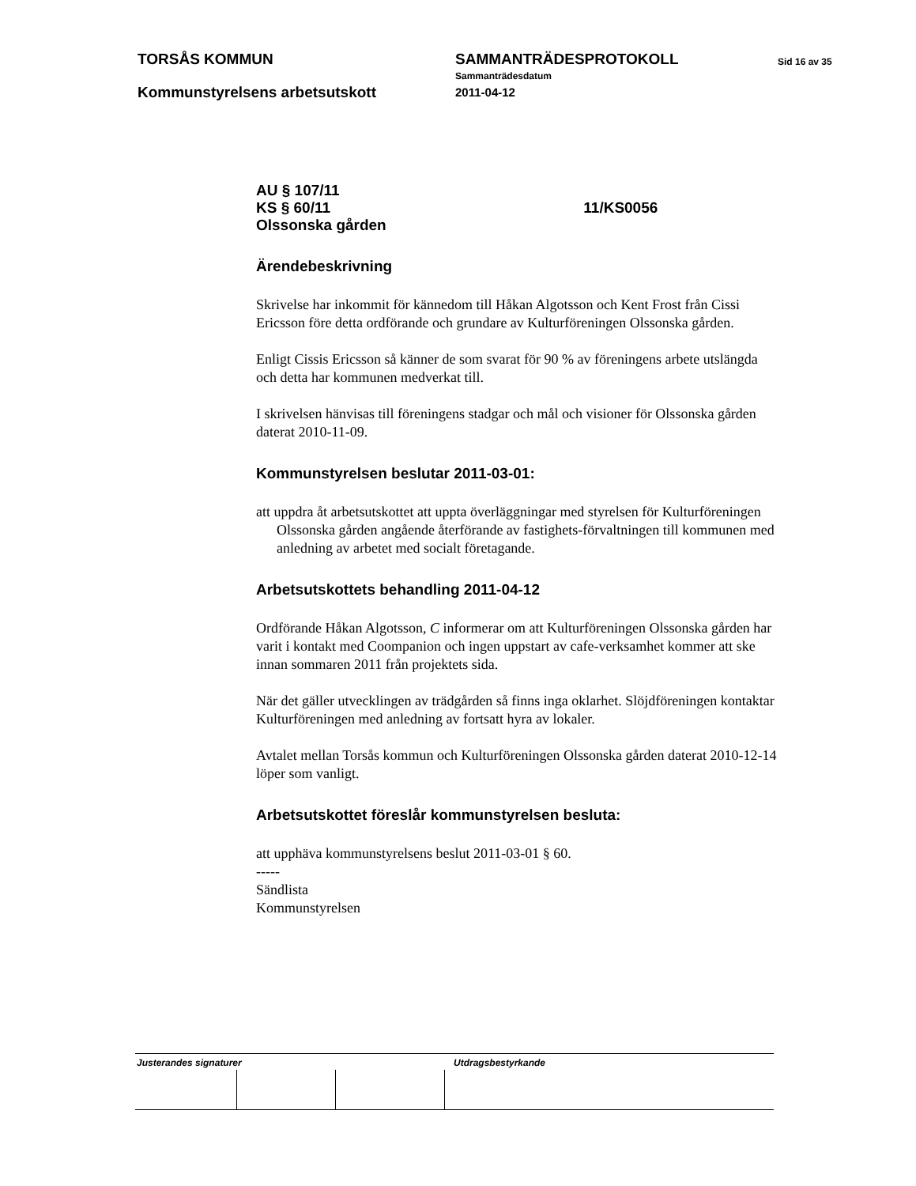TORSÅS KOMMUN SAMMANTRÄDESPROTOKOLL Sid 16 av 35
Sammanträdesdatum
Kommunstyrelsens arbetsutskott 2011-04-12
AU § 107/11
KS § 60/11 11/KS0056
Olssonska gården
Ärendebeskrivning
Skrivelse har inkommit för kännedom till Håkan Algotsson och Kent Frost från Cissi Ericsson före detta ordförande och grundare av Kulturföreningen Olssonska gården.
Enligt Cissis Ericsson så känner de som svarat för 90 % av föreningens arbete utslängda och detta har kommunen medverkat till.
I skrivelsen hänvisas till föreningens stadgar och mål och visioner för Olssonska gården daterat 2010-11-09.
Kommunstyrelsen beslutar 2011-03-01:
att uppdra åt arbetsutskottet att uppta överläggningar med styrelsen för Kulturföreningen Olssonska gården angående återförande av fastighets-förvaltningen till kommunen med anledning av arbetet med socialt företagande.
Arbetsutskottets behandling 2011-04-12
Ordförande Håkan Algotsson, C informerar om att Kulturföreningen Olssonska gården har varit i kontakt med Coompanion och ingen uppstart av cafe-verksamhet kommer att ske innan sommaren 2011 från projektets sida.
När det gäller utvecklingen av trädgården så finns inga oklarhet. Slöjdföreningen kontaktar Kulturföreningen med anledning av fortsatt hyra av lokaler.
Avtalet mellan Torsås kommun och Kulturföreningen Olssonska gården daterat 2010-12-14 löper som vanligt.
Arbetsutskottet föreslår kommunstyrelsen besluta:
att upphäva kommunstyrelsens beslut 2011-03-01 § 60.
-----
Sändlista
Kommunstyrelsen
Justerandes signaturer Utdragsbestyrkande